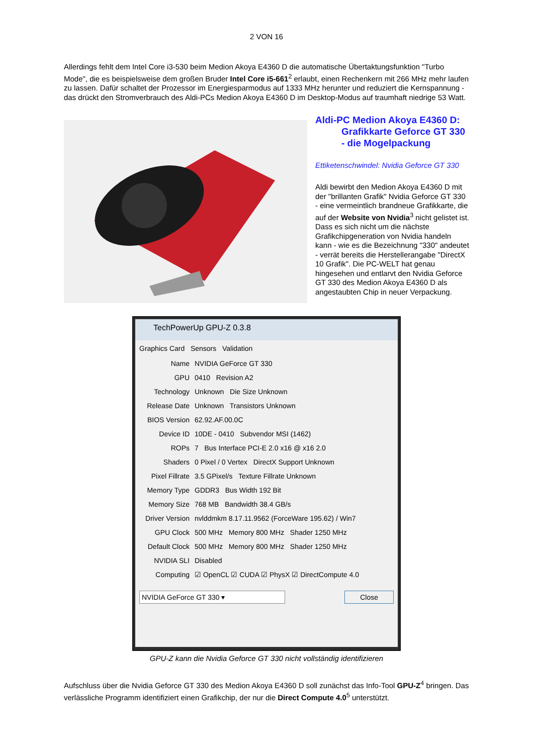2 VON 16
Allerdings fehlt dem Intel Core i3-530 beim Medion Akoya E4360 D die automatische Übertaktungsfunktion "Turbo Mode", die es beispielsweise dem großen Bruder Intel Core i5-661<sup>2</sup> erlaubt, einen Rechenkern mit 266 MHz mehr laufen zu lassen. Dafür schaltet der Prozessor im Energiesparmodus auf 1333 MHz herunter und reduziert die Kernspannung - das drückt den Stromverbrauch des Aldi-PCs Medion Akoya E4360 D im Desktop-Modus auf traumhaft niedrige 53 Watt.
Aldi-PC Medion Akoya E4360 D:
Grafikkarte Geforce GT 330
- die Mogelpackung
Ettiketenschwindel: Nvidia Geforce GT 330
Aldi bewirbt den Medion Akoya E4360 D mit der "brillanten Grafik" Nvidia Geforce GT 330 - eine vermeintlich brandneue Grafikkarte, die auf der Website von Nvidia<sup>3</sup> nicht gelistet ist. Dass es sich nicht um die nächste Grafikchipgeneration von Nvidia handeln kann - wie es die Bezeichnung "330" andeutet - verrät bereits die Herstellerangabe "DirectX 10 Grafik". Die PC-WELT hat genau hingesehen und entlarvt den Nvidia Geforce GT 330 des Medion Akoya E4360 D als angestaubten Chip in neuer Verpackung.
TechPowerUp GPU-Z 0.3.8
Graphics Card Sensors Validation
Name
NVIDIA GeForce GT 330
GPU
0410 Revision A2
Technology
Unknown Die Size Unknown
Release Date
Unknown Transistors Unknown
BIOS Version
62.92.AF.00.0C
Device ID
10DE - 0410 Subvendor MSI (1462)
ROPs
7 Bus Interface PCI-E 2.0 x16 @ x16 2.0
Shaders
0 Pixel / 0 Vertex DirectX Support Unknown
Pixel Fillrate
3.5 GPixel/s Texture Fillrate Unknown
Memory Type
GDDR3 Bus Width 192 Bit
Memory Size
768 MB Bandwidth 38.4 GB/s
Driver Version
nvlddmkm 8.17.11.9562 (ForceWare 195.62) / Win7
GPU Clock
500 MHz Memory 800 MHz Shader 1250 MHz
Default Clock
500 MHz Memory 800 MHz Shader 1250 MHz
NVIDIA SLI
Disabled
Computing
☑ OpenCL ☑ CUDA ☑ PhysX ☑ DirectCompute 4.0
NVIDIA GeForce GT 330 ▾ Close
GPU-Z kann die Nvidia Geforce GT 330 nicht vollständig identifizieren
Aufschluss über die Nvidia Geforce GT 330 des Medion Akoya E4360 D soll zunächst das Info-Tool GPU-Z<sup>4</sup> bringen. Das verlässliche Programm identifiziert einen Grafikchip, der nur die Direct Compute 4.0<sup>5</sup> unterstützt.